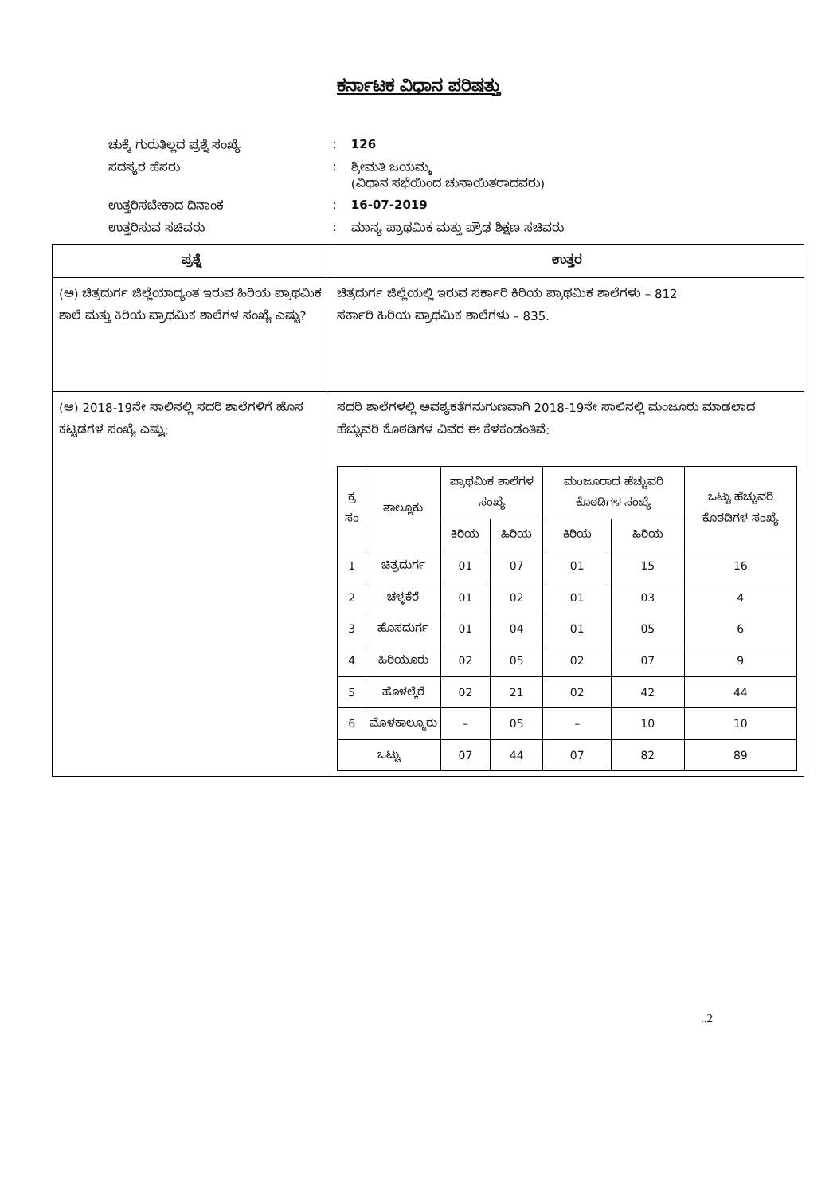ಕರ್ನಾಟಕ ವಿಧಾನ ಪರಿಷತ್ತು
| ಚುಕ್ಕೆ ಗುರುತಿಲ್ಲದ ಪ್ರಶ್ನೆ ಸಂಖ್ಯೆ | : | 126 |
| ಸದಸ್ಯರ ಹೆಸರು | : | ಶ್ರೀಮತಿ ಜಯಮ್ಮ (ವಿಧಾನ ಸಭೆಯಿಂದ ಚುನಾಯಿತರಾದವರು) |
| ಉತ್ತರಿಸಬೇಕಾದ ದಿನಾಂಕ | : | 16-07-2019 |
| ಉತ್ತರಿಸುವ ಸಚಿವರು | : | ಮಾನ್ಯ ಪ್ರಾಥಮಿಕ ಮತ್ತು ಪ್ರೌಢ ಶಿಕ್ಷಣ ಸಚಿವರು |
| ಪ್ರಶ್ನೆ | ಉತ್ತರ |
| --- | --- |
| (ಅ) ಚಿತ್ರದುರ್ಗ ಜಿಲ್ಲೆಯಾದ್ಯಂತ ಇರುವ ಹಿರಿಯ ಪ್ರಾಥಮಿಕ ಶಾಲೆ ಮತ್ತು ಕಿರಿಯ ಪ್ರಾಥಮಿಕ ಶಾಲೆಗಳ ಸಂಖ್ಯೆ ಎಷ್ಟು? | ಚಿತ್ರದುರ್ಗ ಜಿಲ್ಲೆಯಲ್ಲಿ ಇರುವ ಸರ್ಕಾರಿ ಕಿರಿಯ ಪ್ರಾಥಮಿಕ ಶಾಲೆಗಳು – 812 ಸರ್ಕಾರಿ ಹಿರಿಯ ಪ್ರಾಥಮಿಕ ಶಾಲೆಗಳು – 835. |
| (ಆ) 2018-19ನೇ ಸಾಲಿನಲ್ಲಿ ಸದರಿ ಶಾಲೆಗಳಿಗೆ ಹೊಸ ಕಟ್ಟಡಗಳ ಸಂಖ್ಯೆ ಎಷ್ಟು; | ಸದರಿ ಶಾಲೆಗಳಲ್ಲಿ ಅವಶ್ಯಕತೆಗನುಗುಣವಾಗಿ 2018-19ನೇ ಸಾಲಿನಲ್ಲಿ ಮಂಜೂರು ಮಾಡಲಾದ ಹೆಚ್ಚುವರಿ ಕೊಠಡಿಗಳ ವಿವರ ಈ ಕೆಳಕಂಡಂತಿವೆ: / ಕ್ರ ಸಂ / ತಾಲ್ಲೂಕು / ಪ್ರಾಥಮಿಕ ಶಾಲೆಗಳ ಸಂಖ್ಯೆ / / ಮಂಜೂರಾದ ಹೆಚ್ಚುವರಿ ಕೊಠಡಿಗಳ ಸಂಖ್ಯೆ / / ಒಟ್ಟು ಹೆಚ್ಚುವರಿ ಕೊಠಡಿಗಳ ಸಂಖ್ಯೆ / / --- / --- / --- / --- / --- / --- / --- / / / / ಕಿರಿಯ / ಹಿರಿಯ / ಕಿರಿಯ / ಹಿರಿಯ / / / 1 / ಚಿತ್ರದುರ್ಗ / 01 / 07 / 01 / 15 / 16 / / 2 / ಚಳ್ಳಕೆರೆ / 01 / 02 / 01 / 03 / 4 / / 3 / ಹೊಸದುರ್ಗ / 01 / 04 / 01 / 05 / 6 / / 4 / ಹಿರಿಯೂರು / 02 / 05 / 02 / 07 / 9 / / 5 / ಹೊಳಲ್ಕೆರೆ / 02 / 21 / 02 / 42 / 44 / / 6 / ಮೊಳಕಾಲ್ಮೂರು / – / 05 / – / 10 / 10 / / ಒಟ್ಟು / / 07 / 44 / 07 / 82 / 89 / |
..2